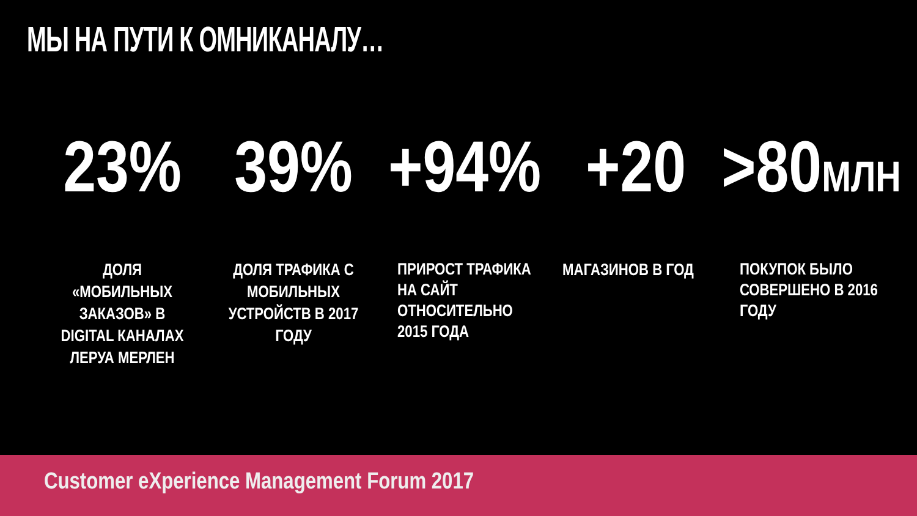МЫ НА ПУТИ К ОМНИКАНАЛУ…
23%
ДОЛЯ
«МОБИЛЬНЫХ
ЗАКАЗОВ» В
DIGITAL КАНАЛАХ
ЛЕРУА МЕРЛЕН
39%
ДОЛЯ ТРАФИКА С
МОБИЛЬНЫХ
УСТРОЙСТВ В 2017
ГОДУ
+94%
ПРИРОСТ ТРАФИКА
НА САЙТ
ОТНОСИТЕЛЬНО
2015 ГОДА
+20
МАГАЗИНОВ В ГОД
>80МЛН
ПОКУПОК БЫЛО
СОВЕРШЕНО В 2016 ГОДУ
Customer eXperience Management Forum 2017